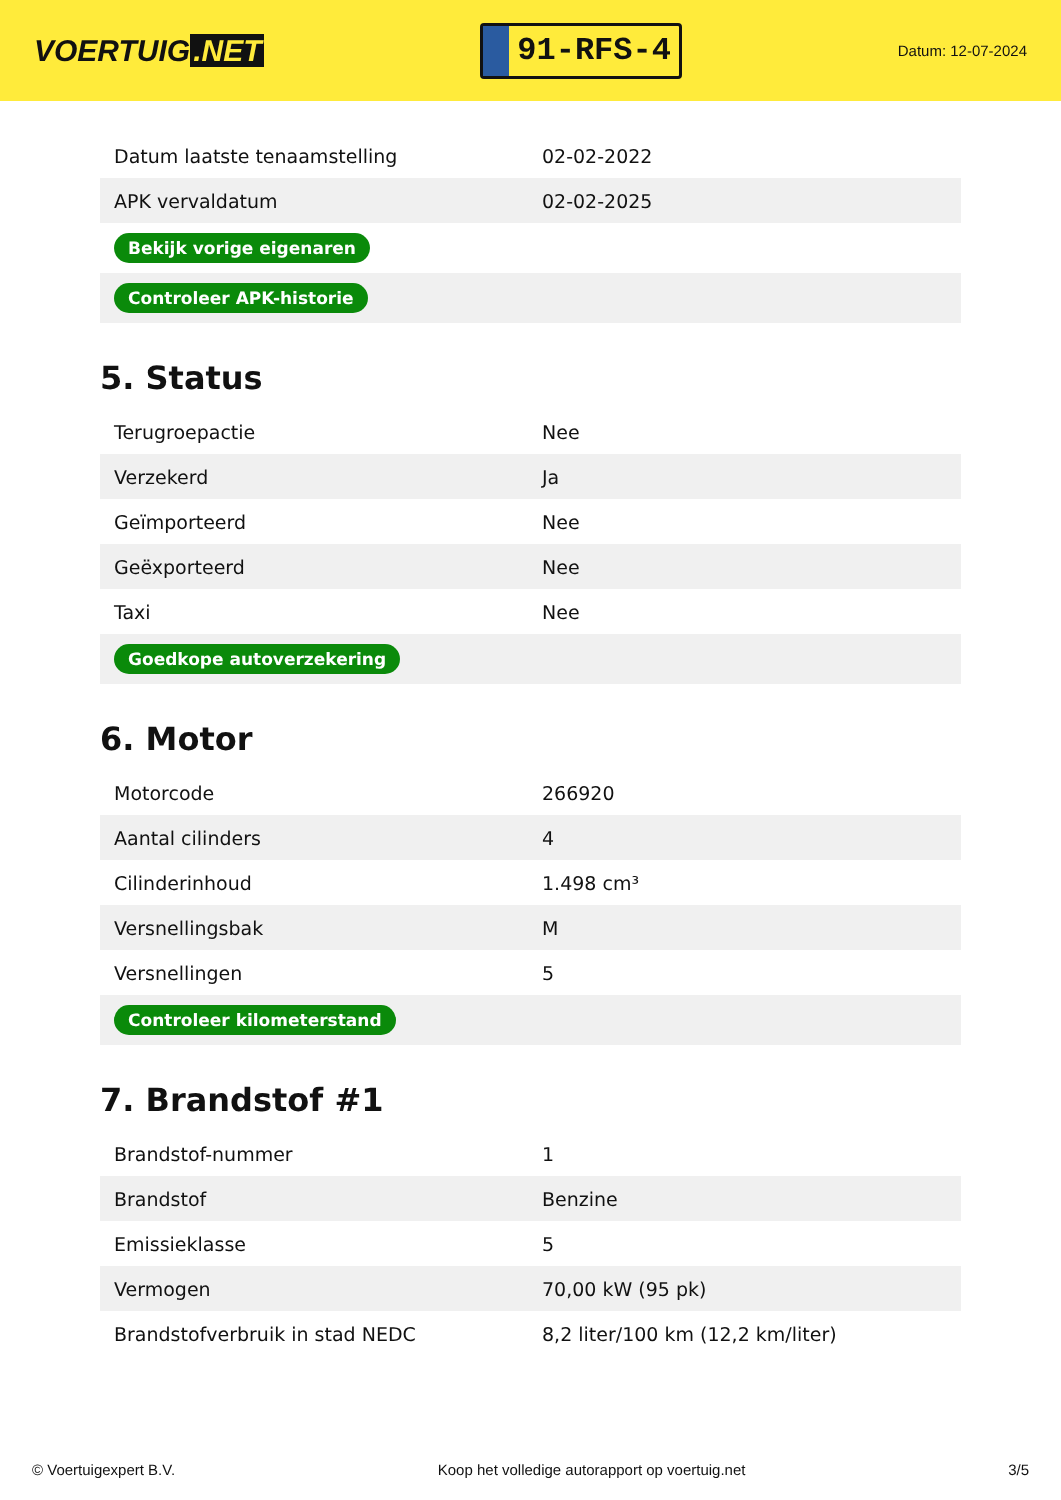VOERTUIG.NET
91-RFS-4
Datum: 12-07-2024
| Datum laatste tenaamstelling | 02-02-2022 |
| APK vervaldatum | 02-02-2025 |
| Bekijk vorige eigenaren | |
| Controleer APK-historie | |
5. Status
| Terugroepactie | Nee |
| Verzekerd | Ja |
| Geïmporteerd | Nee |
| Geëxporteerd | Nee |
| Taxi | Nee |
| Goedkope autoverzekering | |
6. Motor
| Motorcode | 266920 |
| Aantal cilinders | 4 |
| Cilinderinhoud | 1.498 cm³ |
| Versnellingsbak | M |
| Versnellingen | 5 |
| Controleer kilometerstand | |
7. Brandstof #1
| Brandstof-nummer | 1 |
| Brandstof | Benzine |
| Emissieklasse | 5 |
| Vermogen | 70,00 kW (95 pk) |
| Brandstofverbruik in stad NEDC | 8,2 liter/100 km (12,2 km/liter) |
© Voertuigexpert B.V. Koop het volledige autorapport op voertuig.net 3/5